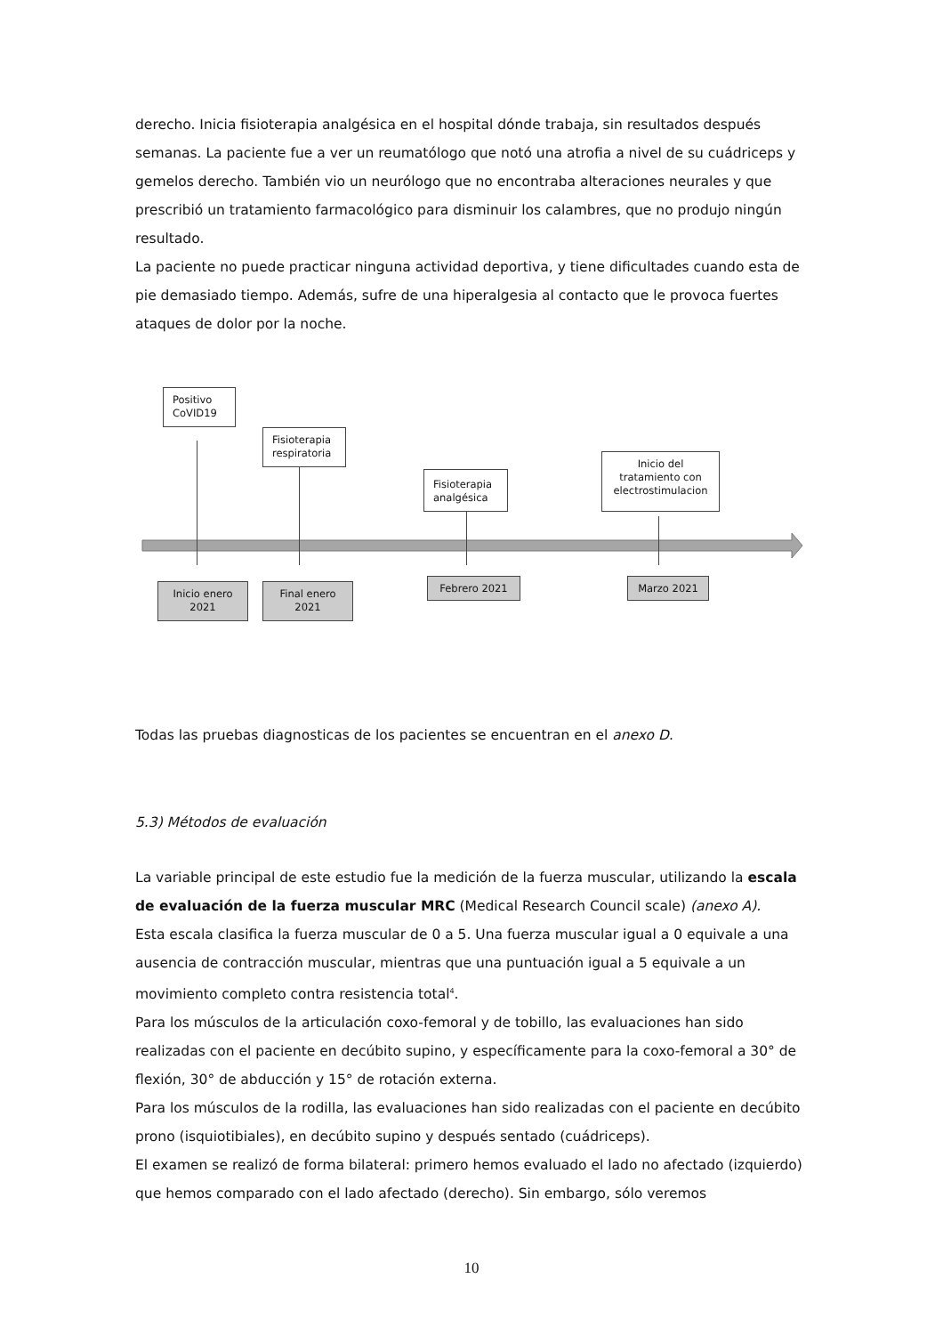derecho. Inicia fisioterapia analgésica en el hospital dónde trabaja, sin resultados después semanas. La paciente fue a ver un reumatólogo que notó una atrofia a nivel de su cuádriceps y gemelos derecho. También vio un neurólogo que no encontraba alteraciones neurales y que prescribió un tratamiento farmacológico para disminuir los calambres, que no produjo ningún resultado.
La paciente no puede practicar ninguna actividad deportiva, y tiene dificultades cuando esta de pie demasiado tiempo. Además, sufre de una hiperalgesia al contacto que le provoca fuertes ataques de dolor por la noche.
Positivo
CoVID19
Fisioterapia
respiratoria
Fisioterapia
analgésica
Inicio del
tratamiento con
electrostimulacion
Inicio enero
2021
Final enero
2021
Febrero 2021 Marzo 2021
Todas las pruebas diagnosticas de los pacientes se encuentran en el anexo D.
5.3) Métodos de evaluación
La variable principal de este estudio fue la medición de la fuerza muscular, utilizando la escala de evaluación de la fuerza muscular MRC (Medical Research Council scale) (anexo A).
Esta escala clasifica la fuerza muscular de 0 a 5. Una fuerza muscular igual a 0 equivale a una ausencia de contracción muscular, mientras que una puntuación igual a 5 equivale a un movimiento completo contra resistencia total<sup>4</sup>.
Para los músculos de la articulación coxo-femoral y de tobillo, las evaluaciones han sido realizadas con el paciente en decúbito supino, y específicamente para la coxo-femoral a 30° de flexión, 30° de abducción y 15° de rotación externa.
Para los músculos de la rodilla, las evaluaciones han sido realizadas con el paciente en decúbito prono (isquiotibiales), en decúbito supino y después sentado (cuádriceps).
El examen se realizó de forma bilateral: primero hemos evaluado el lado no afectado (izquierdo) que hemos comparado con el lado afectado (derecho). Sin embargo, sólo veremos
10